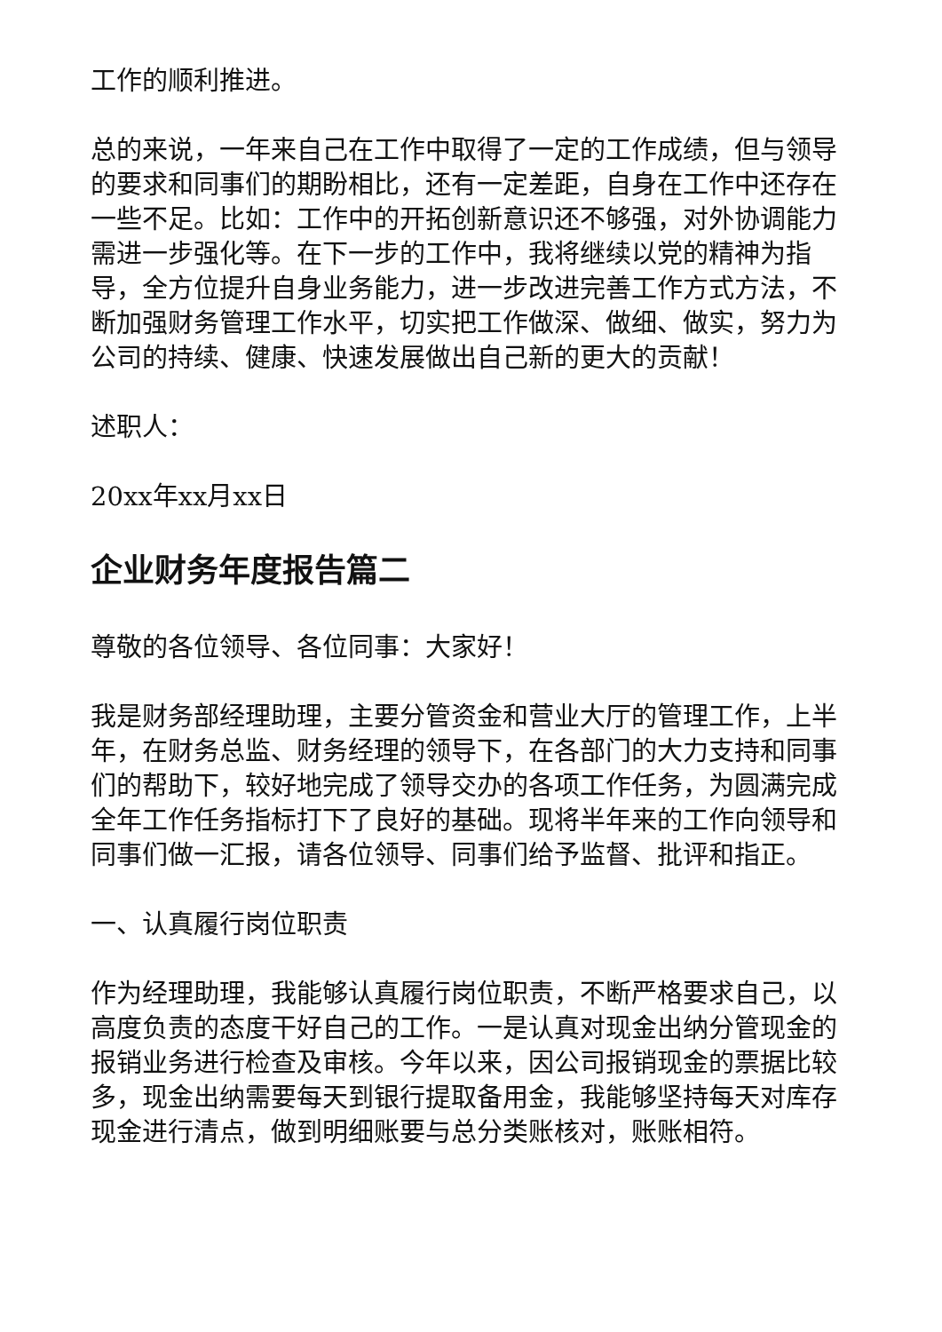工作的顺利推进。
总的来说，一年来自己在工作中取得了一定的工作成绩，但与领导的要求和同事们的期盼相比，还有一定差距，自身在工作中还存在一些不足。比如：工作中的开拓创新意识还不够强，对外协调能力需进一步强化等。在下一步的工作中，我将继续以党的精神为指导，全方位提升自身业务能力，进一步改进完善工作方式方法，不断加强财务管理工作水平，切实把工作做深、做细、做实，努力为公司的持续、健康、快速发展做出自己新的更大的贡献！
述职人：
20xx年xx月xx日
企业财务年度报告篇二
尊敬的各位领导、各位同事：大家好！
我是财务部经理助理，主要分管资金和营业大厅的管理工作，上半年，在财务总监、财务经理的领导下，在各部门的大力支持和同事们的帮助下，较好地完成了领导交办的各项工作任务，为圆满完成全年工作任务指标打下了良好的基础。现将半年来的工作向领导和同事们做一汇报，请各位领导、同事们给予监督、批评和指正。
一、认真履行岗位职责
作为经理助理，我能够认真履行岗位职责，不断严格要求自己，以高度负责的态度干好自己的工作。一是认真对现金出纳分管现金的报销业务进行检查及审核。今年以来，因公司报销现金的票据比较多，现金出纳需要每天到银行提取备用金，我能够坚持每天对库存现金进行清点，做到明细账要与总分类账核对，账账相符。